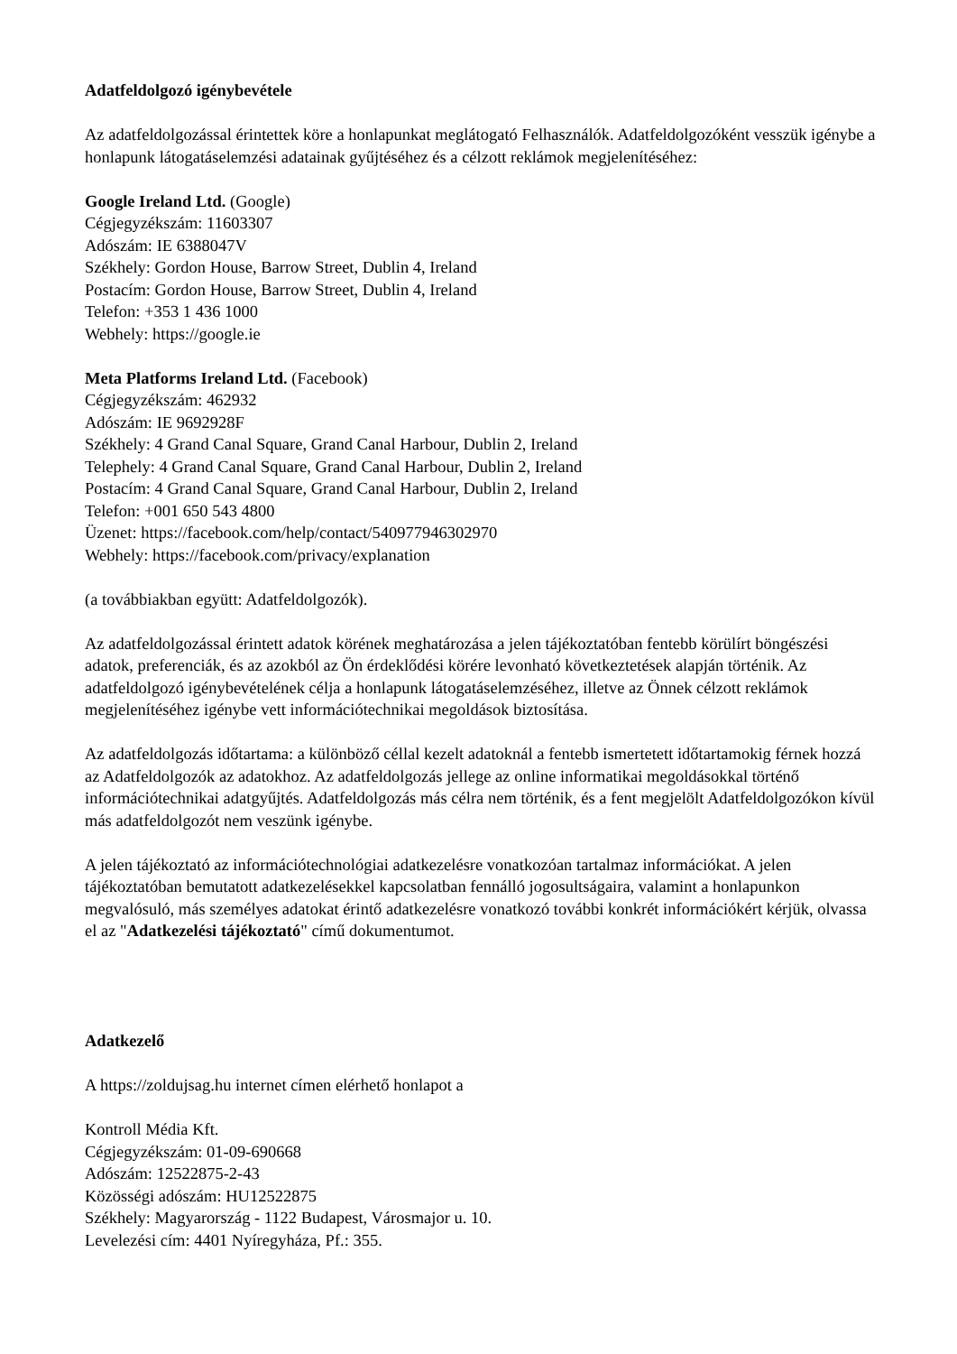Adatfeldolgozó igénybevétele
Az adatfeldolgozással érintettek köre a honlapunkat meglátogató Felhasználók. Adatfeldolgozóként vesszük igénybe a honlapunk látogatáselemzési adatainak gyűjtéséhez és a célzott reklámok megjelenítéséhez:
Google Ireland Ltd. (Google)
Cégjegyzékszám: 11603307
Adószám: IE 6388047V
Székhely: Gordon House, Barrow Street, Dublin 4, Ireland
Postacím: Gordon House, Barrow Street, Dublin 4, Ireland
Telefon: +353 1 436 1000
Webhely: https://google.ie
Meta Platforms Ireland Ltd. (Facebook)
Cégjegyzékszám: 462932
Adószám: IE 9692928F
Székhely: 4 Grand Canal Square, Grand Canal Harbour, Dublin 2, Ireland
Telephely: 4 Grand Canal Square, Grand Canal Harbour, Dublin 2, Ireland
Postacím: 4 Grand Canal Square, Grand Canal Harbour, Dublin 2, Ireland
Telefon: +001 650 543 4800
Üzenet: https://facebook.com/help/contact/540977946302970
Webhely: https://facebook.com/privacy/explanation
(a továbbiakban együtt: Adatfeldolgozók).
Az adatfeldolgozással érintett adatok körének meghatározása a jelen tájékoztatóban fentebb körülírt böngészési adatok, preferenciák, és az azokból az Ön érdeklődési körére levonható következtetések alapján történik. Az adatfeldolgozó igénybevételének célja a honlapunk látogatáselemzéséhez, illetve az Önnek célzott reklámok megjelenítéséhez igénybe vett információtechnikai megoldások biztosítása.
Az adatfeldolgozás időtartama: a különböző céllal kezelt adatoknál a fentebb ismertetett időtartamokig férnek hozzá az Adatfeldolgozók az adatokhoz. Az adatfeldolgozás jellege az online informatikai megoldásokkal történő információtechnikai adatgyűjtés. Adatfeldolgozás más célra nem történik, és a fent megjelölt Adatfeldolgozókon kívül más adatfeldolgozót nem veszünk igénybe.
A jelen tájékoztató az információtechnológiai adatkezelésre vonatkozóan tartalmaz információkat. A jelen tájékoztatóban bemutatott adatkezelésekkel kapcsolatban fennálló jogosultságaira, valamint a honlapunkon megvalósuló, más személyes adatokat érintő adatkezelésre vonatkozó további konkrét információkért kérjük, olvassa el az "Adatkezelési tájékoztató" című dokumentumot.
Adatkezelő
A https://zoldujsag.hu internet címen elérhető honlapot a
Kontroll Média Kft.
Cégjegyzékszám: 01-09-690668
Adószám: 12522875-2-43
Közösségi adószám: HU12522875
Székhely: Magyarország - 1122 Budapest, Városmajor u. 10.
Levelezési cím: 4401 Nyíregyháza, Pf.: 355.